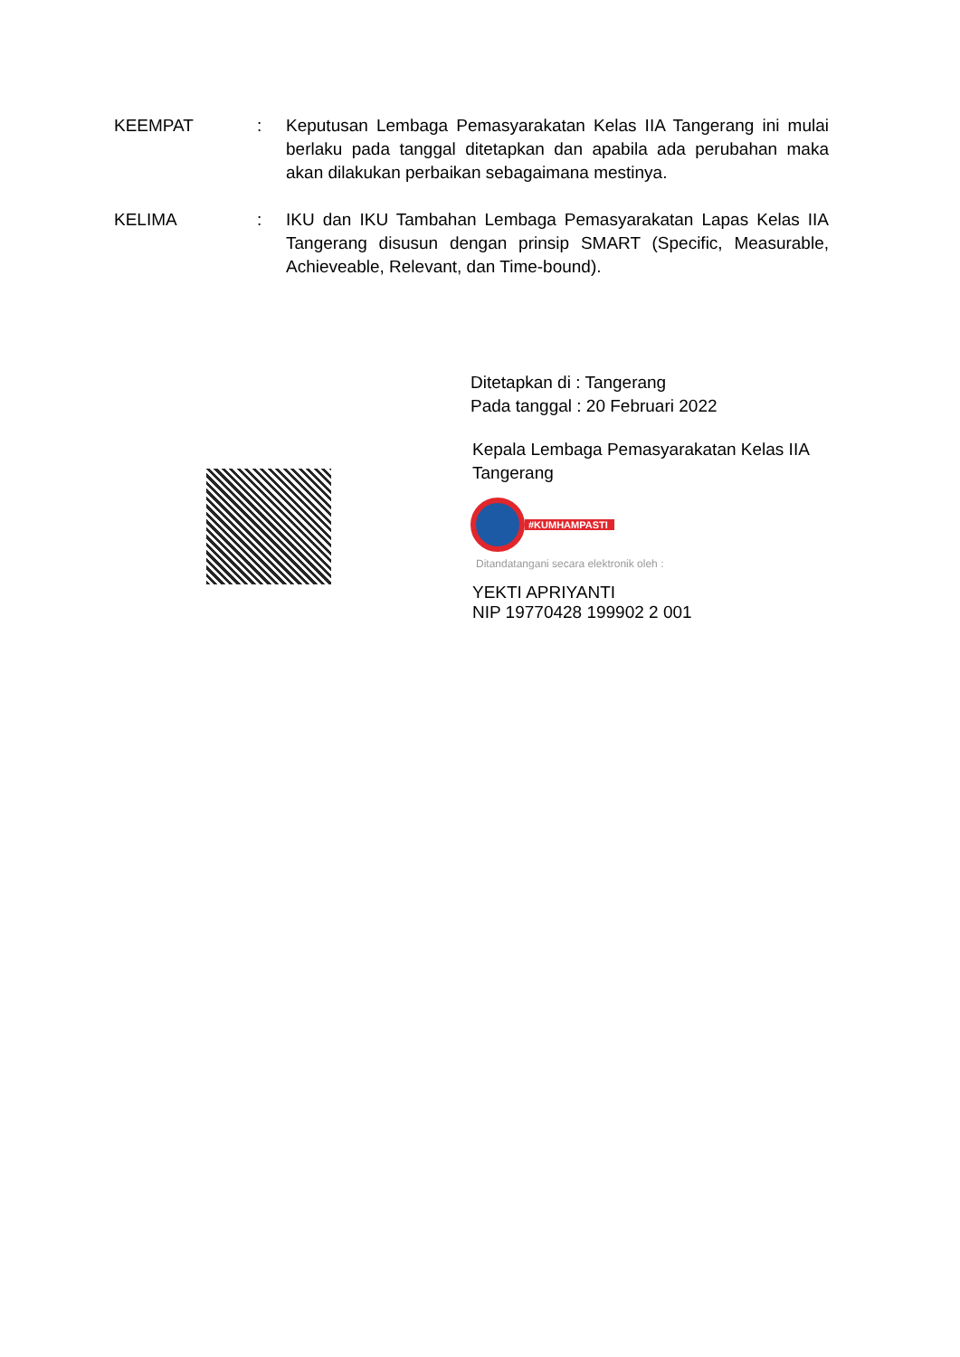KEEMPAT : Keputusan Lembaga Pemasyarakatan Kelas IIA Tangerang ini mulai berlaku pada tanggal ditetapkan dan apabila ada perubahan maka akan dilakukan perbaikan sebagaimana mestinya.
KELIMA : IKU dan IKU Tambahan Lembaga Pemasyarakatan Lapas Kelas IIA Tangerang disusun dengan prinsip SMART (Specific, Measurable, Achieveable, Relevant, dan Time-bound).
Ditetapkan di : Tangerang
Pada tanggal : 20 Februari 2022
Kepala Lembaga Pemasyarakatan Kelas IIA Tangerang
#KUMHAMPASTI
Ditandatangani secara elektronik oleh :
YEKTI APRIYANTI
NIP 19770428 199902 2 001